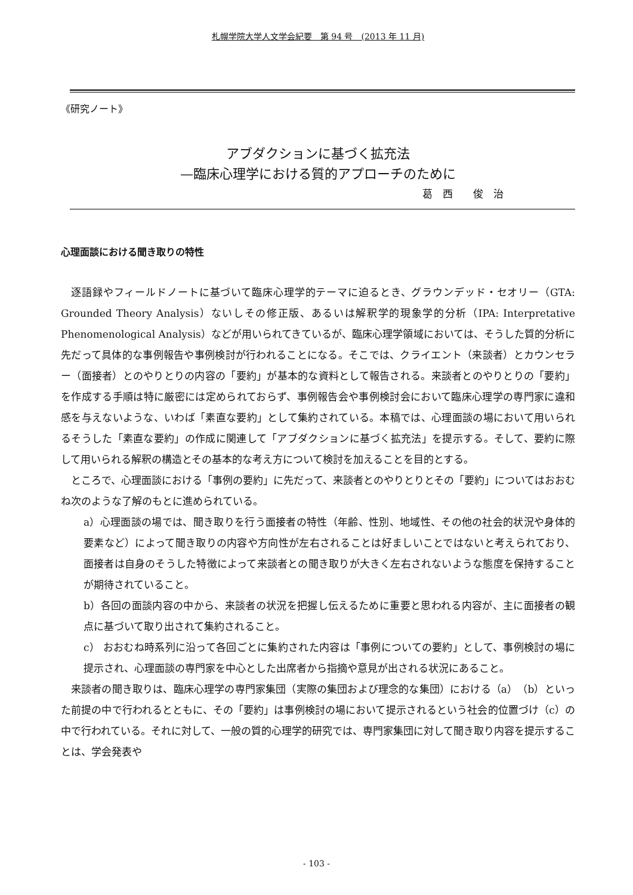札幌学院大学人文学会紀要　第 94 号　(2013 年 11 月)
《研究ノート》
アブダクションに基づく拡充法
—臨床心理学における質的アプローチのために
葛　西　　俊　治
心理面談における聞き取りの特性
逐語録やフィールドノートに基づいて臨床心理学的テーマに迫るとき、グラウンデッド・セオリー（GTA: Grounded Theory Analysis）ないしその修正版、あるいは解釈学的現象学的分析（IPA: Interpretative Phenomenological Analysis）などが用いられてきているが、臨床心理学領域においては、そうした質的分析に先だって具体的な事例報告や事例検討が行われることになる。そこでは、クライエント（来談者）とカウンセラー（面接者）とのやりとりの内容の「要約」が基本的な資料として報告される。来談者とのやりとりの「要約」を作成する手順は特に厳密には定められておらず、事例報告会や事例検討会において臨床心理学の専門家に違和感を与えないような、いわば「素直な要約」として集約されている。本稿では、心理面談の場において用いられるそうした「素直な要約」の作成に関連して「アブダクションに基づく拡充法」を提示する。そして、要約に際して用いられる解釈の構造とその基本的な考え方について検討を加えることを目的とする。
ところで、心理面談における「事例の要約」に先だって、来談者とのやりとりとその「要約」についてはおおむね次のような了解のもとに進められている。
a）心理面談の場では、聞き取りを行う面接者の特性（年齢、性別、地域性、その他の社会的状況や身体的要素など）によって聞き取りの内容や方向性が左右されることは好ましいことではないと考えられており、面接者は自身のそうした特徴によって来談者との聞き取りが大きく左右されないような態度を保持することが期待されていること。
b）各回の面談内容の中から、来談者の状況を把握し伝えるために重要と思われる内容が、主に面接者の観点に基づいて取り出されて集約されること。
c） おおむね時系列に沿って各回ごとに集約された内容は「事例についての要約」として、事例検討の場に提示され、心理面談の専門家を中心とした出席者から指摘や意見が出される状況にあること。
来談者の聞き取りは、臨床心理学の専門家集団（実際の集団および理念的な集団）における（a）（b）といった前提の中で行われるとともに、その「要約」は事例検討の場において提示されるという社会的位置づけ（c）の中で行われている。それに対して、一般の質的心理学的研究では、専門家集団に対して聞き取り内容を提示することは、学会発表や
- 103 -